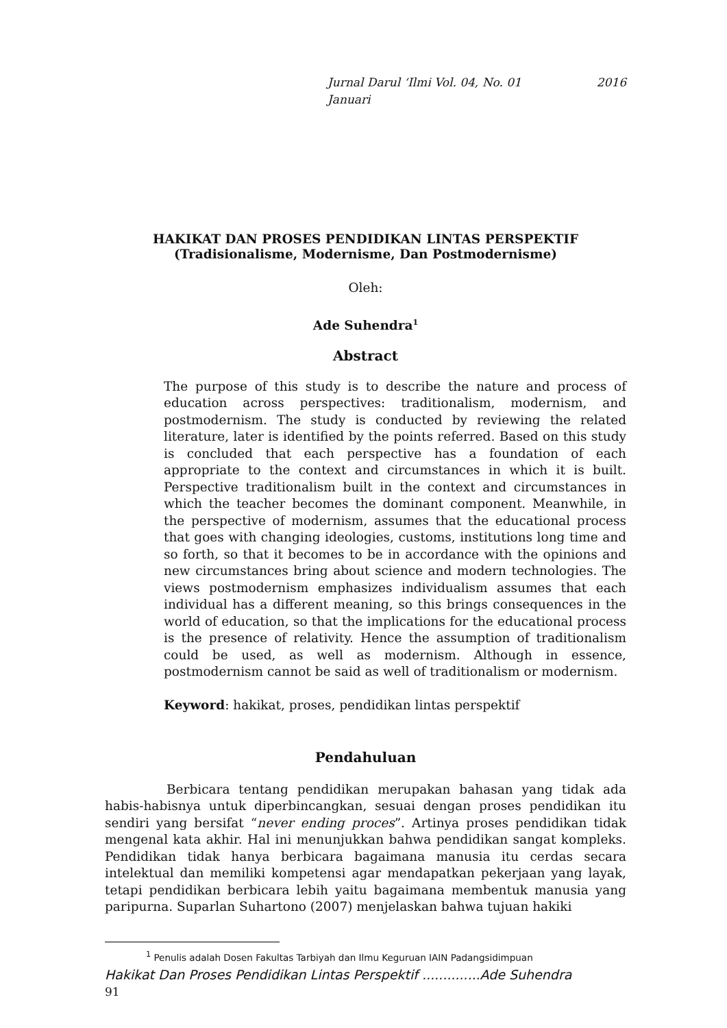Jurnal Darul ‘Ilmi Vol. 04, No. 01 2016
Januari
HAKIKAT DAN PROSES PENDIDIKAN LINTAS PERSPEKTIF
(Tradisionalisme, Modernisme, Dan Postmodernisme)
Oleh:
Ade Suhendra<sup>1</sup>
Abstract
The purpose of this study is to describe the nature and process of education across perspectives: traditionalism, modernism, and postmodernism. The study is conducted by reviewing the related literature, later is identified by the points referred. Based on this study is concluded that each perspective has a foundation of each appropriate to the context and circumstances in which it is built. Perspective traditionalism built in the context and circumstances in which the teacher becomes the dominant component. Meanwhile, in the perspective of modernism, assumes that the educational process that goes with changing ideologies, customs, institutions long time and so forth, so that it becomes to be in accordance with the opinions and new circumstances bring about science and modern technologies. The views postmodernism emphasizes individualism assumes that each individual has a different meaning, so this brings consequences in the world of education, so that the implications for the educational process is the presence of relativity. Hence the assumption of traditionalism could be used, as well as modernism. Although in essence, postmodernism cannot be said as well of traditionalism or modernism.
Keyword: hakikat, proses, pendidikan lintas perspektif
Pendahuluan
Berbicara tentang pendidikan merupakan bahasan yang tidak ada habis-habisnya untuk diperbincangkan, sesuai dengan proses pendidikan itu sendiri yang bersifat “never ending proces”. Artinya proses pendidikan tidak mengenal kata akhir. Hal ini menunjukkan bahwa pendidikan sangat kompleks. Pendidikan tidak hanya berbicara bagaimana manusia itu cerdas secara intelektual dan memiliki kompetensi agar mendapatkan pekerjaan yang layak, tetapi pendidikan berbicara lebih yaitu bagaimana membentuk manusia yang paripurna. Suparlan Suhartono (2007) menjelaskan bahwa tujuan hakiki
<sup>1</sup> Penulis adalah Dosen Fakultas Tarbiyah dan Ilmu Keguruan IAIN Padangsidimpuan
Hakikat Dan Proses Pendidikan Lintas Perspektif ..............Ade Suhendra
91